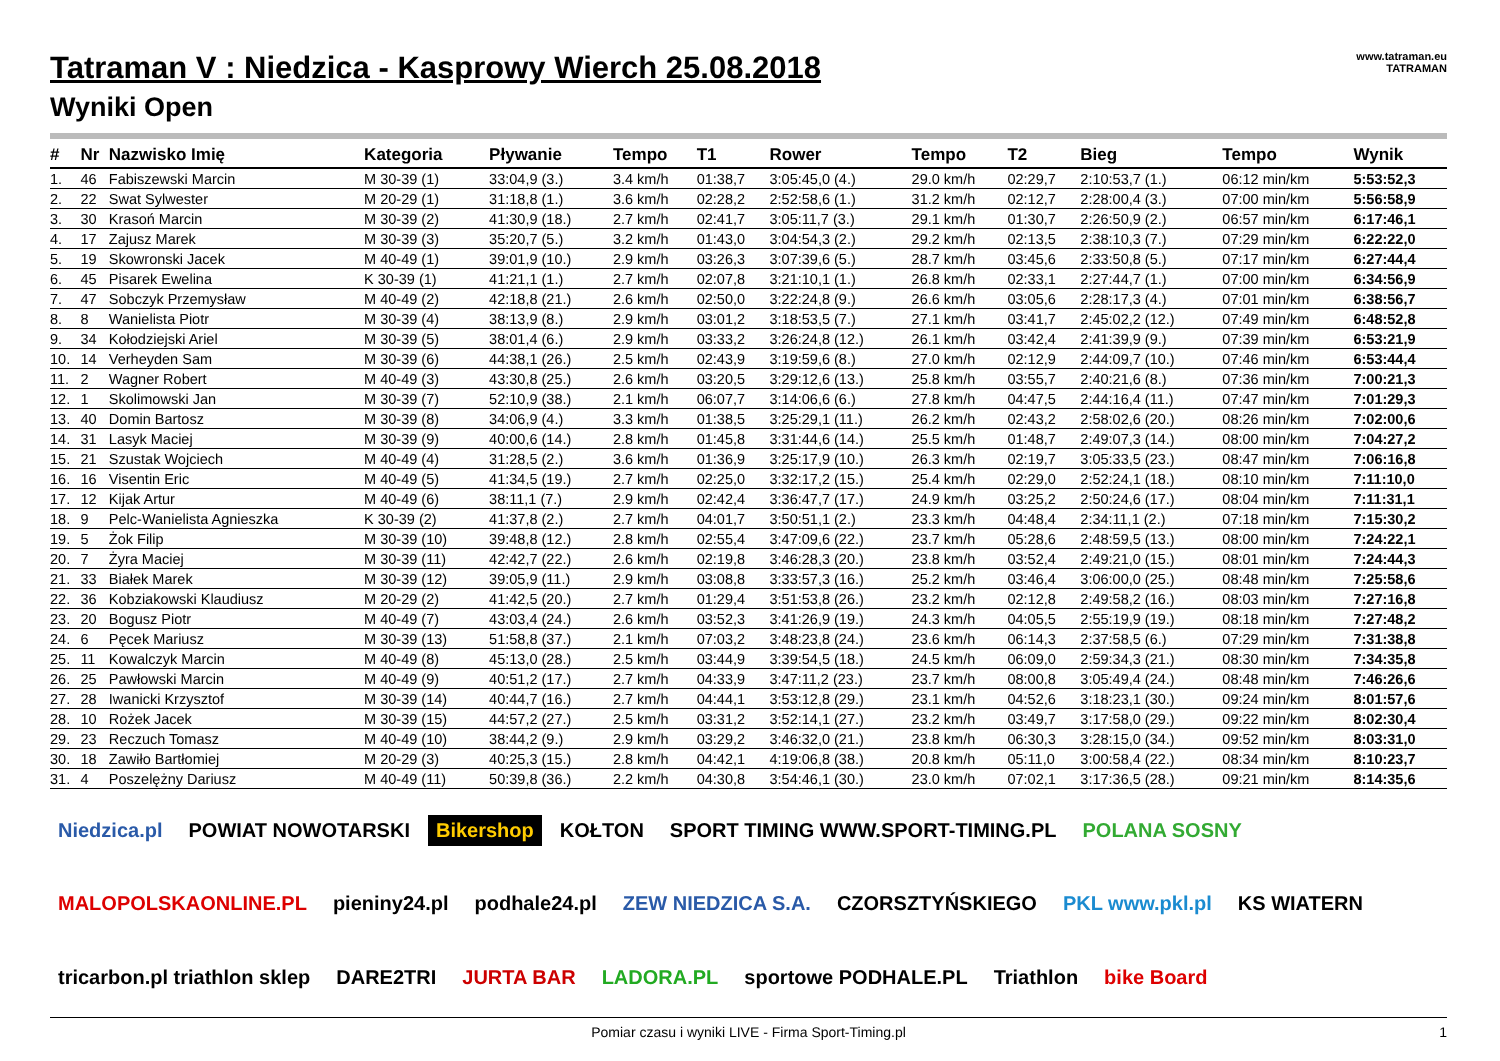www.tatraman.eu
TATRAMAN
Tatraman V : Niedzica - Kasprowy Wierch 25.08.2018
Wyniki Open
| # | Nr | Nazwisko Imię | Kategoria | Pływanie | Tempo | T1 | Rower | Tempo | T2 | Bieg | Tempo | Wynik |
| --- | --- | --- | --- | --- | --- | --- | --- | --- | --- | --- | --- | --- |
| 1. | 46 | Fabiszewski Marcin | M 30-39 (1) | 33:04,9 (3.) | 3.4 km/h | 01:38,7 | 3:05:45,0 (4.) | 29.0 km/h | 02:29,7 | 2:10:53,7 (1.) | 06:12 min/km | 5:53:52,3 |
| 2. | 22 | Swat Sylwester | M 20-29 (1) | 31:18,8 (1.) | 3.6 km/h | 02:28,2 | 2:52:58,6 (1.) | 31.2 km/h | 02:12,7 | 2:28:00,4 (3.) | 07:00 min/km | 5:56:58,9 |
| 3. | 30 | Krasoń Marcin | M 30-39 (2) | 41:30,9 (18.) | 2.7 km/h | 02:41,7 | 3:05:11,7 (3.) | 29.1 km/h | 01:30,7 | 2:26:50,9 (2.) | 06:57 min/km | 6:17:46,1 |
| 4. | 17 | Zajusz Marek | M 30-39 (3) | 35:20,7 (5.) | 3.2 km/h | 01:43,0 | 3:04:54,3 (2.) | 29.2 km/h | 02:13,5 | 2:38:10,3 (7.) | 07:29 min/km | 6:22:22,0 |
| 5. | 19 | Skowronski Jacek | M 40-49 (1) | 39:01,9 (10.) | 2.9 km/h | 03:26,3 | 3:07:39,6 (5.) | 28.7 km/h | 03:45,6 | 2:33:50,8 (5.) | 07:17 min/km | 6:27:44,4 |
| 6. | 45 | Pisarek Ewelina | K 30-39 (1) | 41:21,1 (1.) | 2.7 km/h | 02:07,8 | 3:21:10,1 (1.) | 26.8 km/h | 02:33,1 | 2:27:44,7 (1.) | 07:00 min/km | 6:34:56,9 |
| 7. | 47 | Sobczyk Przemysław | M 40-49 (2) | 42:18,8 (21.) | 2.6 km/h | 02:50,0 | 3:22:24,8 (9.) | 26.6 km/h | 03:05,6 | 2:28:17,3 (4.) | 07:01 min/km | 6:38:56,7 |
| 8. | 8 | Wanielista Piotr | M 30-39 (4) | 38:13,9 (8.) | 2.9 km/h | 03:01,2 | 3:18:53,5 (7.) | 27.1 km/h | 03:41,7 | 2:45:02,2 (12.) | 07:49 min/km | 6:48:52,8 |
| 9. | 34 | Kołodziejski Ariel | M 30-39 (5) | 38:01,4 (6.) | 2.9 km/h | 03:33,2 | 3:26:24,8 (12.) | 26.1 km/h | 03:42,4 | 2:41:39,9 (9.) | 07:39 min/km | 6:53:21,9 |
| 10. | 14 | Verheyden Sam | M 30-39 (6) | 44:38,1 (26.) | 2.5 km/h | 02:43,9 | 3:19:59,6 (8.) | 27.0 km/h | 02:12,9 | 2:44:09,7 (10.) | 07:46 min/km | 6:53:44,4 |
| 11. | 2 | Wagner Robert | M 40-49 (3) | 43:30,8 (25.) | 2.6 km/h | 03:20,5 | 3:29:12,6 (13.) | 25.8 km/h | 03:55,7 | 2:40:21,6 (8.) | 07:36 min/km | 7:00:21,3 |
| 12. | 1 | Skolimowski Jan | M 30-39 (7) | 52:10,9 (38.) | 2.1 km/h | 06:07,7 | 3:14:06,6 (6.) | 27.8 km/h | 04:47,5 | 2:44:16,4 (11.) | 07:47 min/km | 7:01:29,3 |
| 13. | 40 | Domin Bartosz | M 30-39 (8) | 34:06,9 (4.) | 3.3 km/h | 01:38,5 | 3:25:29,1 (11.) | 26.2 km/h | 02:43,2 | 2:58:02,6 (20.) | 08:26 min/km | 7:02:00,6 |
| 14. | 31 | Lasyk Maciej | M 30-39 (9) | 40:00,6 (14.) | 2.8 km/h | 01:45,8 | 3:31:44,6 (14.) | 25.5 km/h | 01:48,7 | 2:49:07,3 (14.) | 08:00 min/km | 7:04:27,2 |
| 15. | 21 | Szustak Wojciech | M 40-49 (4) | 31:28,5 (2.) | 3.6 km/h | 01:36,9 | 3:25:17,9 (10.) | 26.3 km/h | 02:19,7 | 3:05:33,5 (23.) | 08:47 min/km | 7:06:16,8 |
| 16. | 16 | Visentin Eric | M 40-49 (5) | 41:34,5 (19.) | 2.7 km/h | 02:25,0 | 3:32:17,2 (15.) | 25.4 km/h | 02:29,0 | 2:52:24,1 (18.) | 08:10 min/km | 7:11:10,0 |
| 17. | 12 | Kijak Artur | M 40-49 (6) | 38:11,1 (7.) | 2.9 km/h | 02:42,4 | 3:36:47,7 (17.) | 24.9 km/h | 03:25,2 | 2:50:24,6 (17.) | 08:04 min/km | 7:11:31,1 |
| 18. | 9 | Pelc-Wanielista Agnieszka | K 30-39 (2) | 41:37,8 (2.) | 2.7 km/h | 04:01,7 | 3:50:51,1 (2.) | 23.3 km/h | 04:48,4 | 2:34:11,1 (2.) | 07:18 min/km | 7:15:30,2 |
| 19. | 5 | Żok Filip | M 30-39 (10) | 39:48,8 (12.) | 2.8 km/h | 02:55,4 | 3:47:09,6 (22.) | 23.7 km/h | 05:28,6 | 2:48:59,5 (13.) | 08:00 min/km | 7:24:22,1 |
| 20. | 7 | Żyra Maciej | M 30-39 (11) | 42:42,7 (22.) | 2.6 km/h | 02:19,8 | 3:46:28,3 (20.) | 23.8 km/h | 03:52,4 | 2:49:21,0 (15.) | 08:01 min/km | 7:24:44,3 |
| 21. | 33 | Białek Marek | M 30-39 (12) | 39:05,9 (11.) | 2.9 km/h | 03:08,8 | 3:33:57,3 (16.) | 25.2 km/h | 03:46,4 | 3:06:00,0 (25.) | 08:48 min/km | 7:25:58,6 |
| 22. | 36 | Kobziakowski Klaudiusz | M 20-29 (2) | 41:42,5 (20.) | 2.7 km/h | 01:29,4 | 3:51:53,8 (26.) | 23.2 km/h | 02:12,8 | 2:49:58,2 (16.) | 08:03 min/km | 7:27:16,8 |
| 23. | 20 | Bogusz Piotr | M 40-49 (7) | 43:03,4 (24.) | 2.6 km/h | 03:52,3 | 3:41:26,9 (19.) | 24.3 km/h | 04:05,5 | 2:55:19,9 (19.) | 08:18 min/km | 7:27:48,2 |
| 24. | 6 | Pęcek Mariusz | M 30-39 (13) | 51:58,8 (37.) | 2.1 km/h | 07:03,2 | 3:48:23,8 (24.) | 23.6 km/h | 06:14,3 | 2:37:58,5 (6.) | 07:29 min/km | 7:31:38,8 |
| 25. | 11 | Kowalczyk Marcin | M 40-49 (8) | 45:13,0 (28.) | 2.5 km/h | 03:44,9 | 3:39:54,5 (18.) | 24.5 km/h | 06:09,0 | 2:59:34,3 (21.) | 08:30 min/km | 7:34:35,8 |
| 26. | 25 | Pawłowski Marcin | M 40-49 (9) | 40:51,2 (17.) | 2.7 km/h | 04:33,9 | 3:47:11,2 (23.) | 23.7 km/h | 08:00,8 | 3:05:49,4 (24.) | 08:48 min/km | 7:46:26,6 |
| 27. | 28 | Iwanicki Krzysztof | M 30-39 (14) | 40:44,7 (16.) | 2.7 km/h | 04:44,1 | 3:53:12,8 (29.) | 23.1 km/h | 04:52,6 | 3:18:23,1 (30.) | 09:24 min/km | 8:01:57,6 |
| 28. | 10 | Rożek Jacek | M 30-39 (15) | 44:57,2 (27.) | 2.5 km/h | 03:31,2 | 3:52:14,1 (27.) | 23.2 km/h | 03:49,7 | 3:17:58,0 (29.) | 09:22 min/km | 8:02:30,4 |
| 29. | 23 | Reczuch Tomasz | M 40-49 (10) | 38:44,2 (9.) | 2.9 km/h | 03:29,2 | 3:46:32,0 (21.) | 23.8 km/h | 06:30,3 | 3:28:15,0 (34.) | 09:52 min/km | 8:03:31,0 |
| 30. | 18 | Zawiło Bartłomiej | M 20-29 (3) | 40:25,3 (15.) | 2.8 km/h | 04:42,1 | 4:19:06,8 (38.) | 20.8 km/h | 05:11,0 | 3:00:58,4 (22.) | 08:34 min/km | 8:10:23,7 |
| 31. | 4 | Poszelężny Dariusz | M 40-49 (11) | 50:39,8 (36.) | 2.2 km/h | 04:30,8 | 3:54:46,1 (30.) | 23.0 km/h | 07:02,1 | 3:17:36,5 (28.) | 09:21 min/km | 8:14:35,6 |
Niedzica.pl POWIAT NOWOTARSKI Bikershop KOŁTON SPORT TIMING WWW.SPORT-TIMING.PL POLANA SOSNY MALOPOLSKAONLINE.PL pieniny24.pl podhale24.pl ZEW NIEDZICA S.A. CZORSZTYŃSKIEGO PKL www.pkl.pl KS WIATERN tricarbon.pl triathlon sklep DARE2TRI JURTA BAR LADORA.PL sportowe PODHALE.PL Triathlon bike Board
Pomiar czasu i wyniki LIVE - Firma Sport-Timing.pl 1